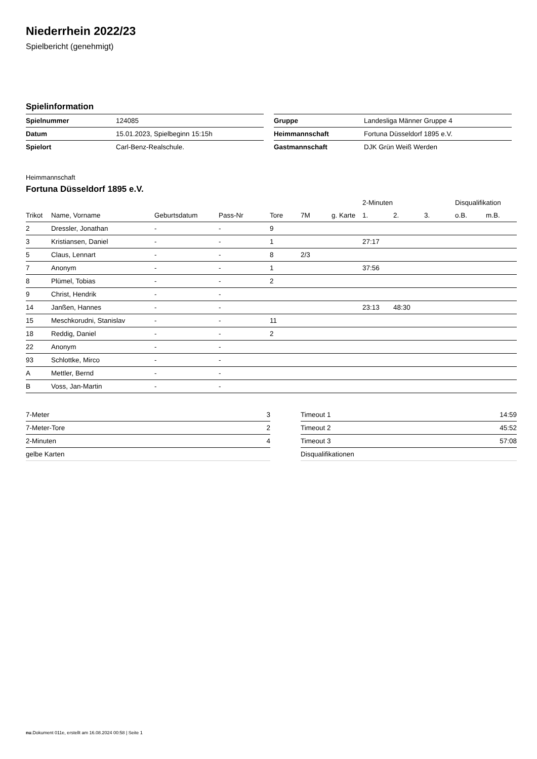Niederrhein 2022/23
Spielbericht (genehmigt)
Spielinformation
| Spielnummer | 124085 |
| Datum | 15.01.2023, Spielbeginn 15:15h |
| Spielort | Carl-Benz-Realschule. |
| Gruppe | Landesliga Männer Gruppe 4 |
| Heimmannschaft | Fortuna Düsseldorf 1895 e.V. |
| Gastmannschaft | DJK Grün Weiß Werden |
Heimmannschaft
Fortuna Düsseldorf 1895 e.V.
| | | | | | | | 2-Minuten | | | Disqualifikation | |
| --- | --- | --- | --- | --- | --- | --- | --- | --- | --- | --- | --- |
| Trikot | Name, Vorname | Geburtsdatum | Pass-Nr | Tore | 7M | g. Karte | 1. | 2. | 3. | o.B. | m.B. |
| 2 | Dressler, Jonathan | - | - | 9 | | | | | | | |
| 3 | Kristiansen, Daniel | - | - | 1 | | | 27:17 | | | | |
| 5 | Claus, Lennart | - | - | 8 | 2/3 | | | | | | |
| 7 | Anonym | - | - | 1 | | | 37:56 | | | | |
| 8 | Plümel, Tobias | - | - | 2 | | | | | | | |
| 9 | Christ, Hendrik | - | - | | | | | | | | |
| 14 | Janßen, Hannes | - | - | | | | 23:13 | 48:30 | | | |
| 15 | Meschkorudni, Stanislav | - | - | 11 | | | | | | | |
| 18 | Reddig, Daniel | - | - | 2 | | | | | | | |
| 22 | Anonym | - | - | | | | | | | | |
| 93 | Schlottke, Mirco | - | - | | | | | | | | |
| A | Mettler, Bernd | - | - | | | | | | | | |
| B | Voss, Jan-Martin | - | - | | | | | | | | |
| 7-Meter | 3 |
| 7-Meter-Tore | 2 |
| 2-Minuten | 4 |
| gelbe Karten | |
| Timeout 1 | 14:59 |
| Timeout 2 | 45:52 |
| Timeout 3 | 57:08 |
| Disqualifikationen | |
nu.Dokument 011e, erstellt am 16.08.2024 00:58 | Seite 1